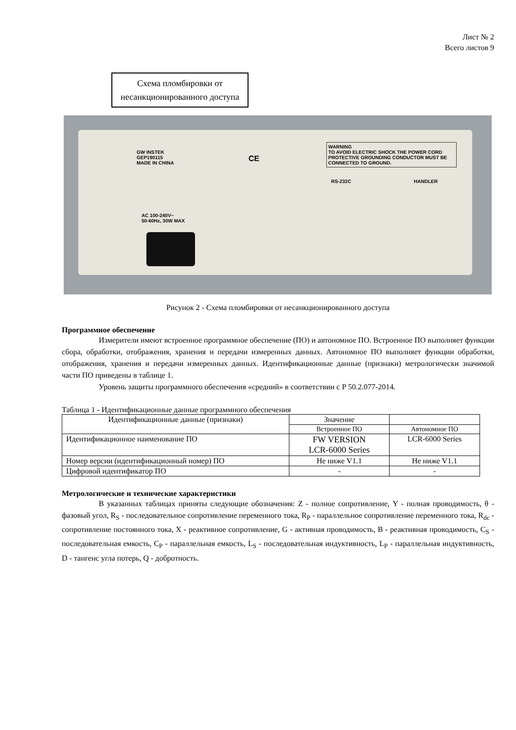Лист № 2
Всего листов 9
Схема пломбировки от несанкционированного доступа
GW INSTEK
GEP190115
MADE IN CHINA
CE
WARNING
TO AVOID ELECTRIC SHOCK THE POWER CORD PROTECTIVE GROUNDING CONDUCTOR MUST BE CONNECTED TO GROUND.
RS-232C HANDLER
AC 100-240V~
50-60Hz, 30W MAX
Рисунок 2 - Схема пломбировки от несанкционированного доступа
Программное обеспечение
Измерители имеют встроенное программное обеспечение (ПО) и автономное ПО. Встроенное ПО выполняет функции сбора, обработки, отображения, хранения и передачи измеренных данных. Автономное ПО выполняет функции обработки, отображения, хранения и передачи измеренных данных. Идентификационные данные (признаки) метрологически значимой части ПО приведены в таблице 1.
Уровень защиты программного обеспечения «средний» в соответствии с Р 50.2.077-2014.
Таблица 1 - Идентификационные данные программного обеспечения
| Идентификационные данные (признаки) | Значение | |
| --- | --- | --- |
| | Встроенное ПО | Автономное ПО |
| Идентификационное наименование ПО | FW VERSION LCR-6000 Series | LCR-6000 Series |
| Номер версии (идентификационный номер) ПО | Не ниже V1.1 | Не ниже V1.1 |
| Цифровой идентификатор ПО | - | - |
Метрологические и технические характеристики
В указанных таблицах приняты следующие обозначения: Z - полное сопротивление, Y - полная проводимость, θ - фазовый угол, R<sub>S</sub> - последовательное сопротивление переменного тока, R<sub>P</sub> - параллельное сопротивление переменного тока, R<sub>dc</sub> - сопротивление постоянного тока, X - реактивное сопротивление, G - активная проводимость, B - реактивная проводимость, C<sub>S</sub> - последовательная емкость, C<sub>P</sub> - параллельная емкость, L<sub>S</sub> - последовательная индуктивность, L<sub>P</sub> - параллельная индуктивность, D - тангенс угла потерь, Q - добротность.